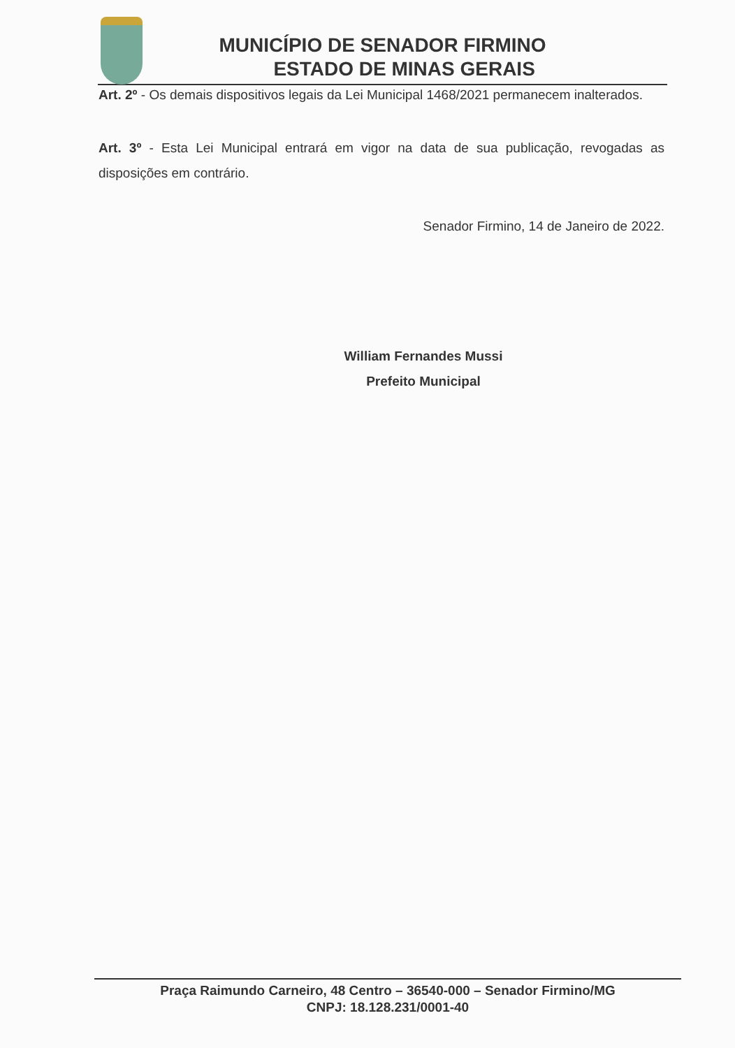MUNICÍPIO DE SENADOR FIRMINO
ESTADO DE MINAS GERAIS
Art. 2º - Os demais dispositivos legais da Lei Municipal 1468/2021 permanecem inalterados.
Art. 3º - Esta Lei Municipal entrará em vigor na data de sua publicação, revogadas as disposições em contrário.
Senador Firmino, 14 de Janeiro de 2022.
William Fernandes Mussi
Prefeito Municipal
Praça Raimundo Carneiro, 48 Centro – 36540-000 – Senador Firmino/MG
CNPJ: 18.128.231/0001-40